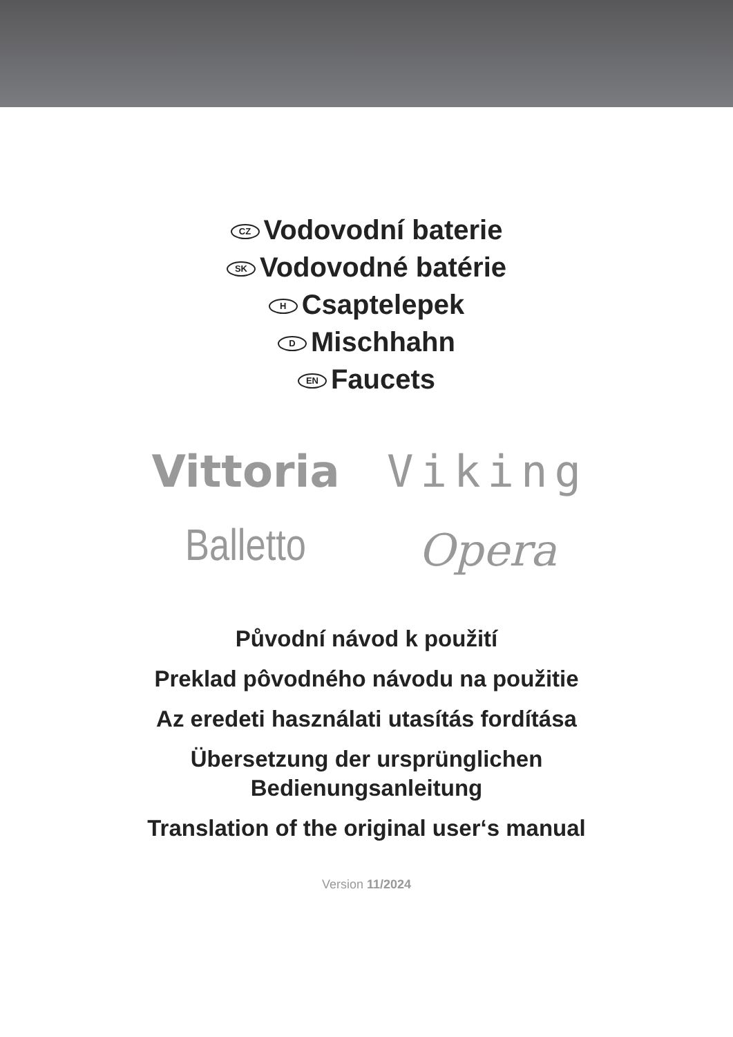CZ Vodovodní baterie
SK Vodovodné batérie
H Csaptelepek
D Mischhahn
EN Faucets
Vittoria
Viking
Balletto
Opera
Původní návod k použití
Preklad pôvodného návodu na použitie
Az eredeti használati utasítás fordítása
Übersetzung der ursprünglichen
Bedienungsanleitung
Translation of the original user‘s manual
Version 11/2024